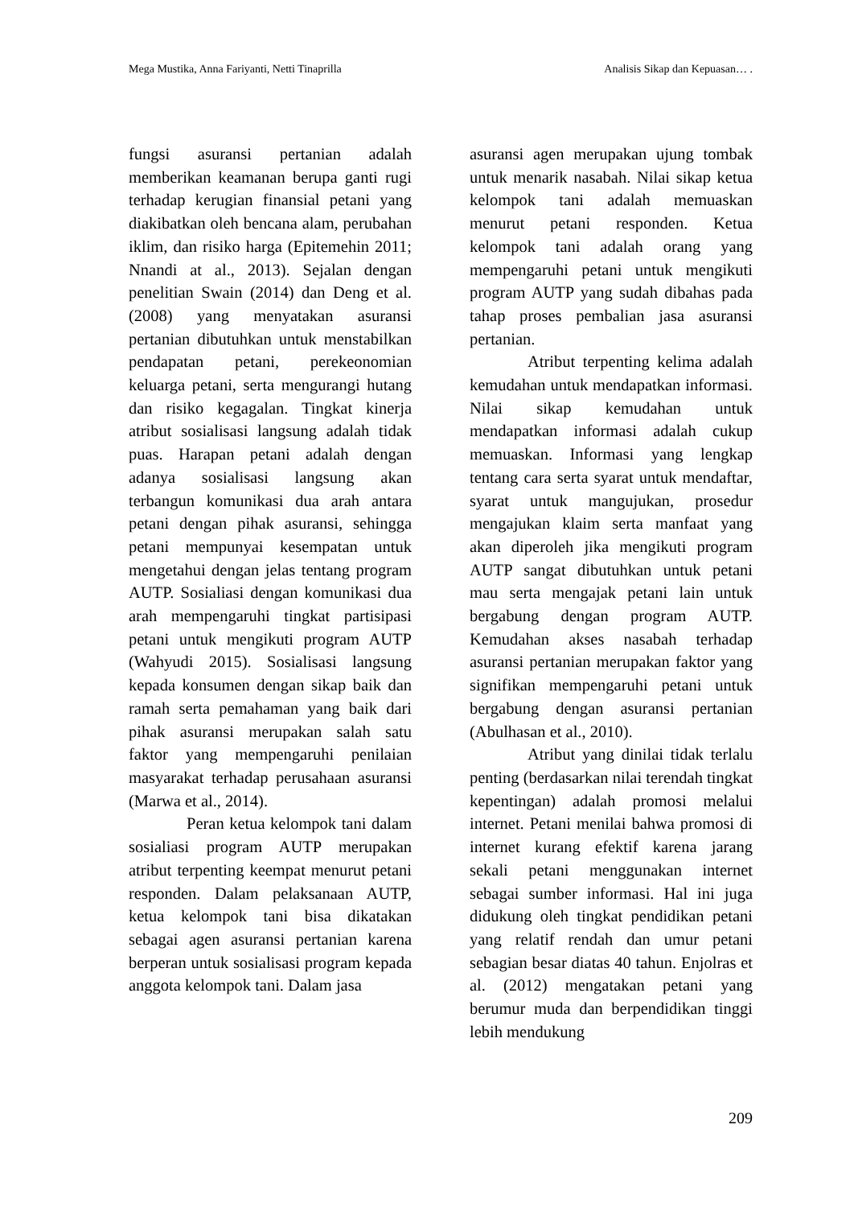Mega Mustika, Anna Fariyanti, Netti Tinaprilla Analisis Sikap dan Kepuasan… .
fungsi asuransi pertanian adalah memberikan keamanan berupa ganti rugi terhadap kerugian finansial petani yang diakibatkan oleh bencana alam, perubahan iklim, dan risiko harga (Epitemehin 2011; Nnandi at al., 2013). Sejalan dengan penelitian Swain (2014) dan Deng et al. (2008) yang menyatakan asuransi pertanian dibutuhkan untuk menstabilkan pendapatan petani, perekeonomian keluarga petani, serta mengurangi hutang dan risiko kegagalan. Tingkat kinerja atribut sosialisasi langsung adalah tidak puas. Harapan petani adalah dengan adanya sosialisasi langsung akan terbangun komunikasi dua arah antara petani dengan pihak asuransi, sehingga petani mempunyai kesempatan untuk mengetahui dengan jelas tentang program AUTP. Sosialiasi dengan komunikasi dua arah mempengaruhi tingkat partisipasi petani untuk mengikuti program AUTP (Wahyudi 2015). Sosialisasi langsung kepada konsumen dengan sikap baik dan ramah serta pemahaman yang baik dari pihak asuransi merupakan salah satu faktor yang mempengaruhi penilaian masyarakat terhadap perusahaan asuransi (Marwa et al., 2014).
Peran ketua kelompok tani dalam sosialiasi program AUTP merupakan atribut terpenting keempat menurut petani responden. Dalam pelaksanaan AUTP, ketua kelompok tani bisa dikatakan sebagai agen asuransi pertanian karena berperan untuk sosialisasi program kepada anggota kelompok tani. Dalam jasa
asuransi agen merupakan ujung tombak untuk menarik nasabah. Nilai sikap ketua kelompok tani adalah memuaskan menurut petani responden. Ketua kelompok tani adalah orang yang mempengaruhi petani untuk mengikuti program AUTP yang sudah dibahas pada tahap proses pembalian jasa asuransi pertanian.
Atribut terpenting kelima adalah kemudahan untuk mendapatkan informasi. Nilai sikap kemudahan untuk mendapatkan informasi adalah cukup memuaskan. Informasi yang lengkap tentang cara serta syarat untuk mendaftar, syarat untuk mangujukan, prosedur mengajukan klaim serta manfaat yang akan diperoleh jika mengikuti program AUTP sangat dibutuhkan untuk petani mau serta mengajak petani lain untuk bergabung dengan program AUTP. Kemudahan akses nasabah terhadap asuransi pertanian merupakan faktor yang signifikan mempengaruhi petani untuk bergabung dengan asuransi pertanian (Abulhasan et al., 2010).
Atribut yang dinilai tidak terlalu penting (berdasarkan nilai terendah tingkat kepentingan) adalah promosi melalui internet. Petani menilai bahwa promosi di internet kurang efektif karena jarang sekali petani menggunakan internet sebagai sumber informasi. Hal ini juga didukung oleh tingkat pendidikan petani yang relatif rendah dan umur petani sebagian besar diatas 40 tahun. Enjolras et al. (2012) mengatakan petani yang berumur muda dan berpendidikan tinggi lebih mendukung
209